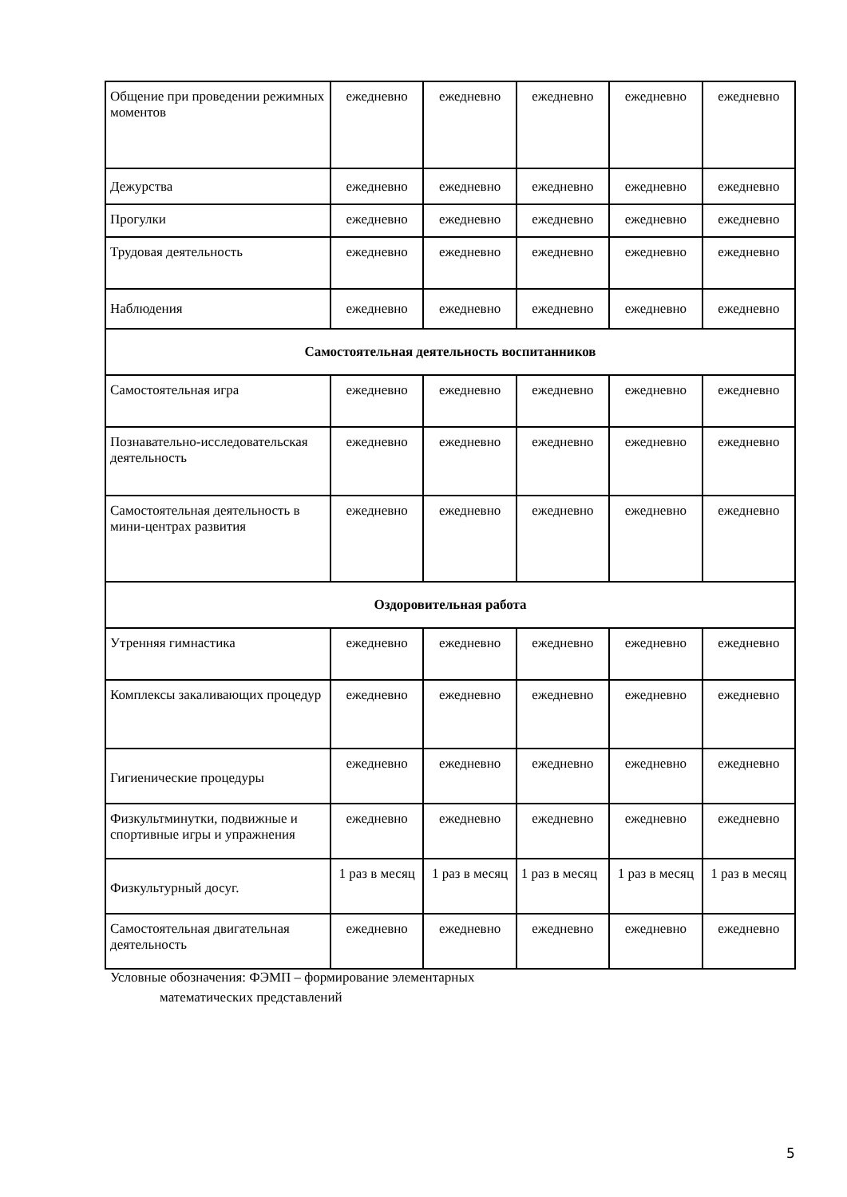| Общение при проведении режимных моментов | ежедневно | ежедневно | ежедневно | ежедневно | ежедневно |
| Дежурства | ежедневно | ежедневно | ежедневно | ежедневно | ежедневно |
| Прогулки | ежедневно | ежедневно | ежедневно | ежедневно | ежедневно |
| Трудовая деятельность | ежедневно | ежедневно | ежедневно | ежедневно | ежедневно |
| Наблюдения | ежедневно | ежедневно | ежедневно | ежедневно | ежедневно |
| Самостоятельная деятельность воспитанников | | | | | |
| Самостоятельная игра | ежедневно | ежедневно | ежедневно | ежедневно | ежедневно |
| Познавательно-исследовательская деятельность | ежедневно | ежедневно | ежедневно | ежедневно | ежедневно |
| Самостоятельная деятельность в мини-центрах развития | ежедневно | ежедневно | ежедневно | ежедневно | ежедневно |
| Оздоровительная работа | | | | | |
| Утренняя гимнастика | ежедневно | ежедневно | ежедневно | ежедневно | ежедневно |
| Комплексы закаливающих процедур | ежедневно | ежедневно | ежедневно | ежедневно | ежедневно |
| Гигиенические процедуры | ежедневно | ежедневно | ежедневно | ежедневно | ежедневно |
| Физкультминутки, подвижные и спортивные игры и упражнения | ежедневно | ежедневно | ежедневно | ежедневно | ежедневно |
| Физкультурный досуг. | 1 раз в месяц | 1 раз в месяц | 1 раз в месяц | 1 раз в месяц | 1 раз в месяц |
| Самостоятельная двигательная деятельность | ежедневно | ежедневно | ежедневно | ежедневно | ежедневно |
Условные обозначения: ФЭМП – формирование элементарных
математических представлений
5